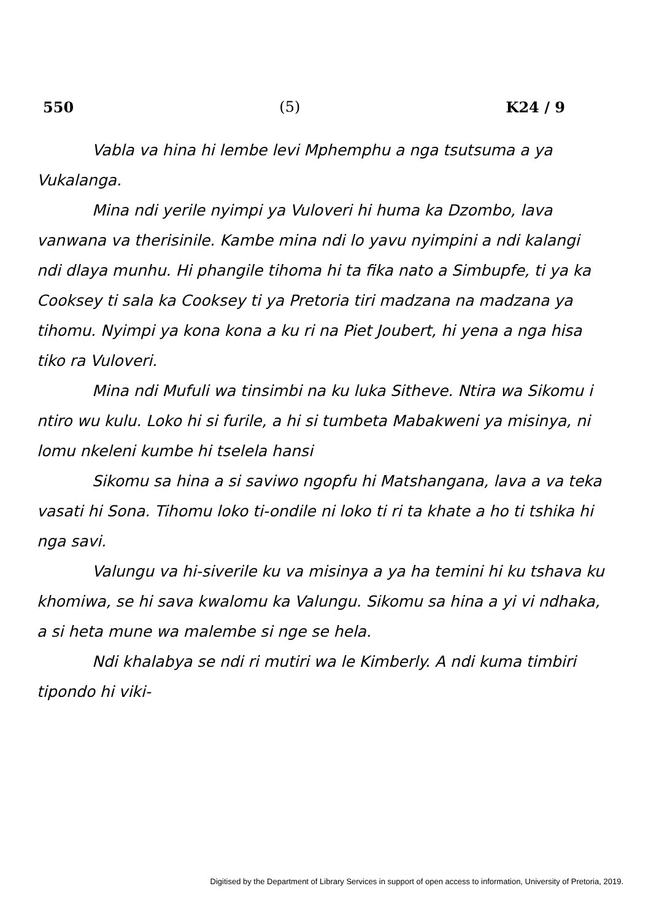550 (5) K24 / 9
Vabla va hina hi lembe levi Mphemphu a nga tsutsuma a ya Vukalanga.
Mina ndi yerile nyimpi ya Vuloveri hi huma ka Dzombo, lava vanwana va therisinile. Kambe mina ndi lo yavu nyimpini a ndi kalangi ndi dlaya munhu. Hi phangile tihoma hi ta fika nato a Simbupfe, ti ya ka Cooksey ti sala ka Cooksey ti ya Pretoria tiri madzana na madzana ya tihomu. Nyimpi ya kona kona a ku ri na Piet Joubert, hi yena a nga hisa tiko ra Vuloveri.
Mina ndi Mufuli wa tinsimbi na ku luka Sitheve. Ntira wa Sikomu i ntiro wu kulu. Loko hi si furile, a hi si tumbeta Mabakweni ya misinya, ni lomu nkeleni kumbe hi tselela hansi
Sikomu sa hina a si saviwo ngopfu hi Matshangana, lava a va teka vasati hi Sona. Tihomu loko ti-ondile ni loko ti ri ta khate a ho ti tshika hi nga savi.
Valungu va hi-siverile ku va misinya a ya ha temini hi ku tshava ku khomiwa, se hi sava kwalomu ka Valungu. Sikomu sa hina a yi vi ndhaka, a si heta mune wa malembe si nge se hela.
Ndi khalabya se ndi ri mutiri wa le Kimberly. A ndi kuma timbiri tipondo hi viki-
Digitised by the Department of Library Services in support of open access to information, University of Pretoria, 2019.